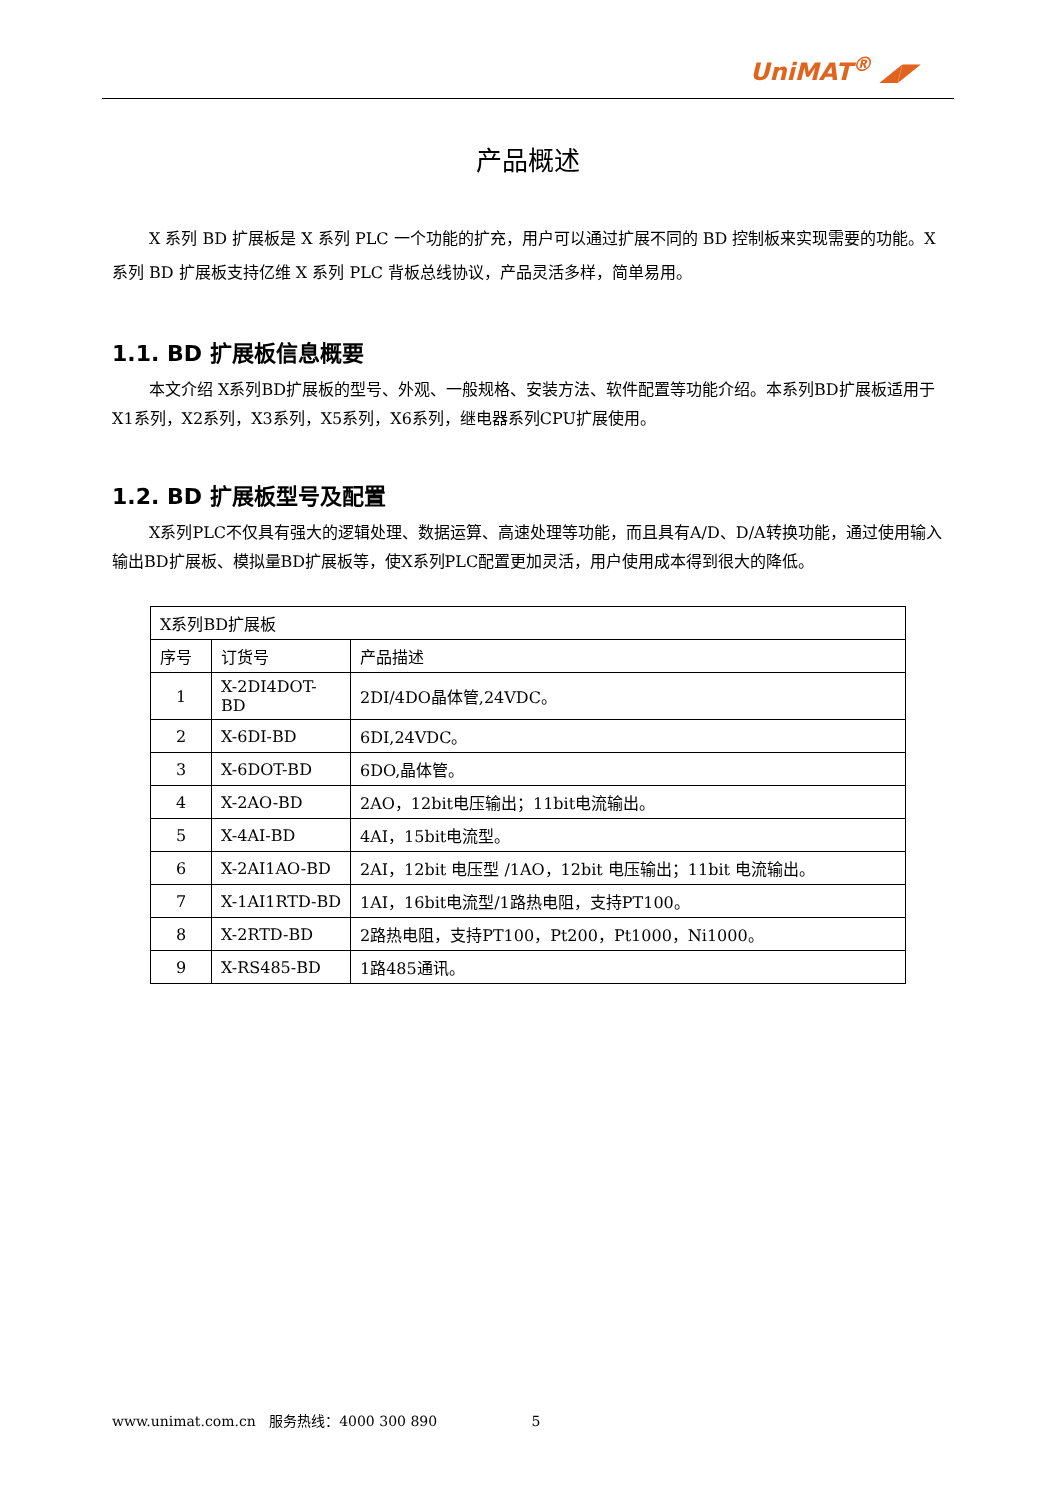UniMAT<sup>®</sup> ◢◤
产品概述
X 系列 BD 扩展板是 X 系列 PLC 一个功能的扩充，用户可以通过扩展不同的 BD 控制板来实现需要的功能。X 系列 BD 扩展板支持亿维 X 系列 PLC 背板总线协议，产品灵活多样，简单易用。
1.1. BD 扩展板信息概要
本文介绍 X系列BD扩展板的型号、外观、一般规格、安装方法、软件配置等功能介绍。本系列BD扩展板适用于X1系列，X2系列，X3系列，X5系列，X6系列，继电器系列CPU扩展使用。
1.2. BD 扩展板型号及配置
X系列PLC不仅具有强大的逻辑处理、数据运算、高速处理等功能，而且具有A/D、D/A转换功能，通过使用输入输出BD扩展板、模拟量BD扩展板等，使X系列PLC配置更加灵活，用户使用成本得到很大的降低。
| X系列BD扩展板 | | |
| 序号 | 订货号 | 产品描述 |
| 1 | X-2DI4DOT-BD | 2DI/4DO晶体管,24VDC。 |
| 2 | X-6DI-BD | 6DI,24VDC。 |
| 3 | X-6DOT-BD | 6DO,晶体管。 |
| 4 | X-2AO-BD | 2AO，12bit电压输出；11bit电流输出。 |
| 5 | X-4AI-BD | 4AI，15bit电流型。 |
| 6 | X-2AI1AO-BD | 2AI，12bit 电压型 /1AO，12bit 电压输出；11bit 电流输出。 |
| 7 | X-1AI1RTD-BD | 1AI，16bit电流型/1路热电阻，支持PT100。 |
| 8 | X-2RTD-BD | 2路热电阻，支持PT100，Pt200，Pt1000，Ni1000。 |
| 9 | X-RS485-BD | 1路485通讯。 |
www.unimat.com.cn 服务热线：4000 300 890 5